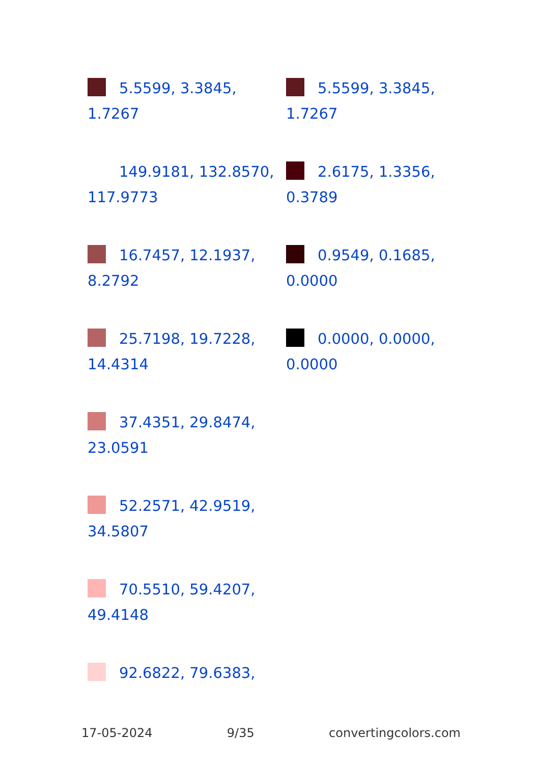5.5599, 3.3845, 1.7267
149.9181, 132.8570, 117.9773
16.7457, 12.1937, 8.2792
25.7198, 19.7228, 14.4314
37.4351, 29.8474, 23.0591
52.2571, 42.9519, 34.5807
70.5510, 59.4207, 49.4148
92.6822, 79.6383,
5.5599, 3.3845, 1.7267
2.6175, 1.3356, 0.3789
0.9549, 0.1685, 0.0000
0.0000, 0.0000, 0.0000
17-05-2024 9/35 convertingcolors.com